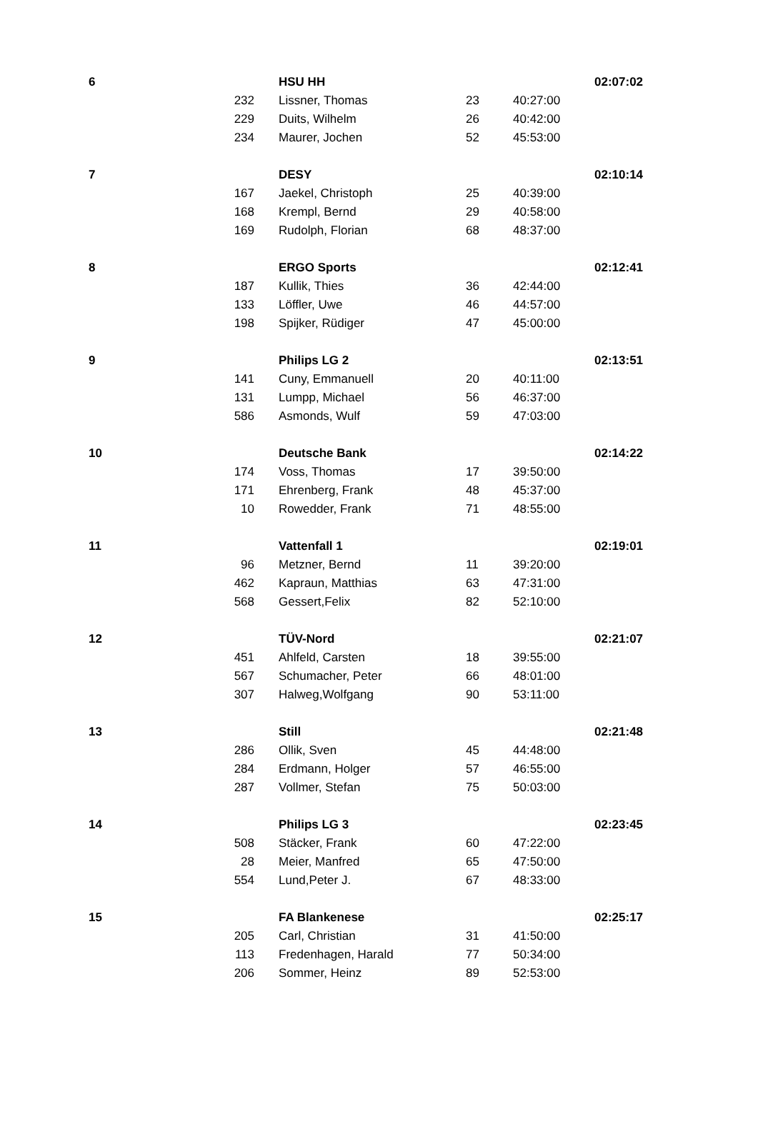| 6 | | HSU HH | | | 02:07:02 |
| | 232 | Lissner, Thomas | 23 | 40:27:00 | |
| | 229 | Duits, Wilhelm | 26 | 40:42:00 | |
| | 234 | Maurer, Jochen | 52 | 45:53:00 | |
| 7 | | DESY | | | 02:10:14 |
| | 167 | Jaekel, Christoph | 25 | 40:39:00 | |
| | 168 | Krempl, Bernd | 29 | 40:58:00 | |
| | 169 | Rudolph, Florian | 68 | 48:37:00 | |
| 8 | | ERGO Sports | | | 02:12:41 |
| | 187 | Kullik, Thies | 36 | 42:44:00 | |
| | 133 | Löffler, Uwe | 46 | 44:57:00 | |
| | 198 | Spijker, Rüdiger | 47 | 45:00:00 | |
| 9 | | Philips LG 2 | | | 02:13:51 |
| | 141 | Cuny, Emmanuell | 20 | 40:11:00 | |
| | 131 | Lumpp, Michael | 56 | 46:37:00 | |
| | 586 | Asmonds, Wulf | 59 | 47:03:00 | |
| 10 | | Deutsche Bank | | | 02:14:22 |
| | 174 | Voss, Thomas | 17 | 39:50:00 | |
| | 171 | Ehrenberg, Frank | 48 | 45:37:00 | |
| | 10 | Rowedder, Frank | 71 | 48:55:00 | |
| 11 | | Vattenfall 1 | | | 02:19:01 |
| | 96 | Metzner, Bernd | 11 | 39:20:00 | |
| | 462 | Kapraun, Matthias | 63 | 47:31:00 | |
| | 568 | Gessert,Felix | 82 | 52:10:00 | |
| 12 | | TÜV-Nord | | | 02:21:07 |
| | 451 | Ahlfeld, Carsten | 18 | 39:55:00 | |
| | 567 | Schumacher, Peter | 66 | 48:01:00 | |
| | 307 | Halweg,Wolfgang | 90 | 53:11:00 | |
| 13 | | Still | | | 02:21:48 |
| | 286 | Ollik, Sven | 45 | 44:48:00 | |
| | 284 | Erdmann, Holger | 57 | 46:55:00 | |
| | 287 | Vollmer, Stefan | 75 | 50:03:00 | |
| 14 | | Philips LG 3 | | | 02:23:45 |
| | 508 | Stäcker, Frank | 60 | 47:22:00 | |
| | 28 | Meier, Manfred | 65 | 47:50:00 | |
| | 554 | Lund,Peter J. | 67 | 48:33:00 | |
| 15 | | FA Blankenese | | | 02:25:17 |
| | 205 | Carl, Christian | 31 | 41:50:00 | |
| | 113 | Fredenhagen, Harald | 77 | 50:34:00 | |
| | 206 | Sommer, Heinz | 89 | 52:53:00 | |